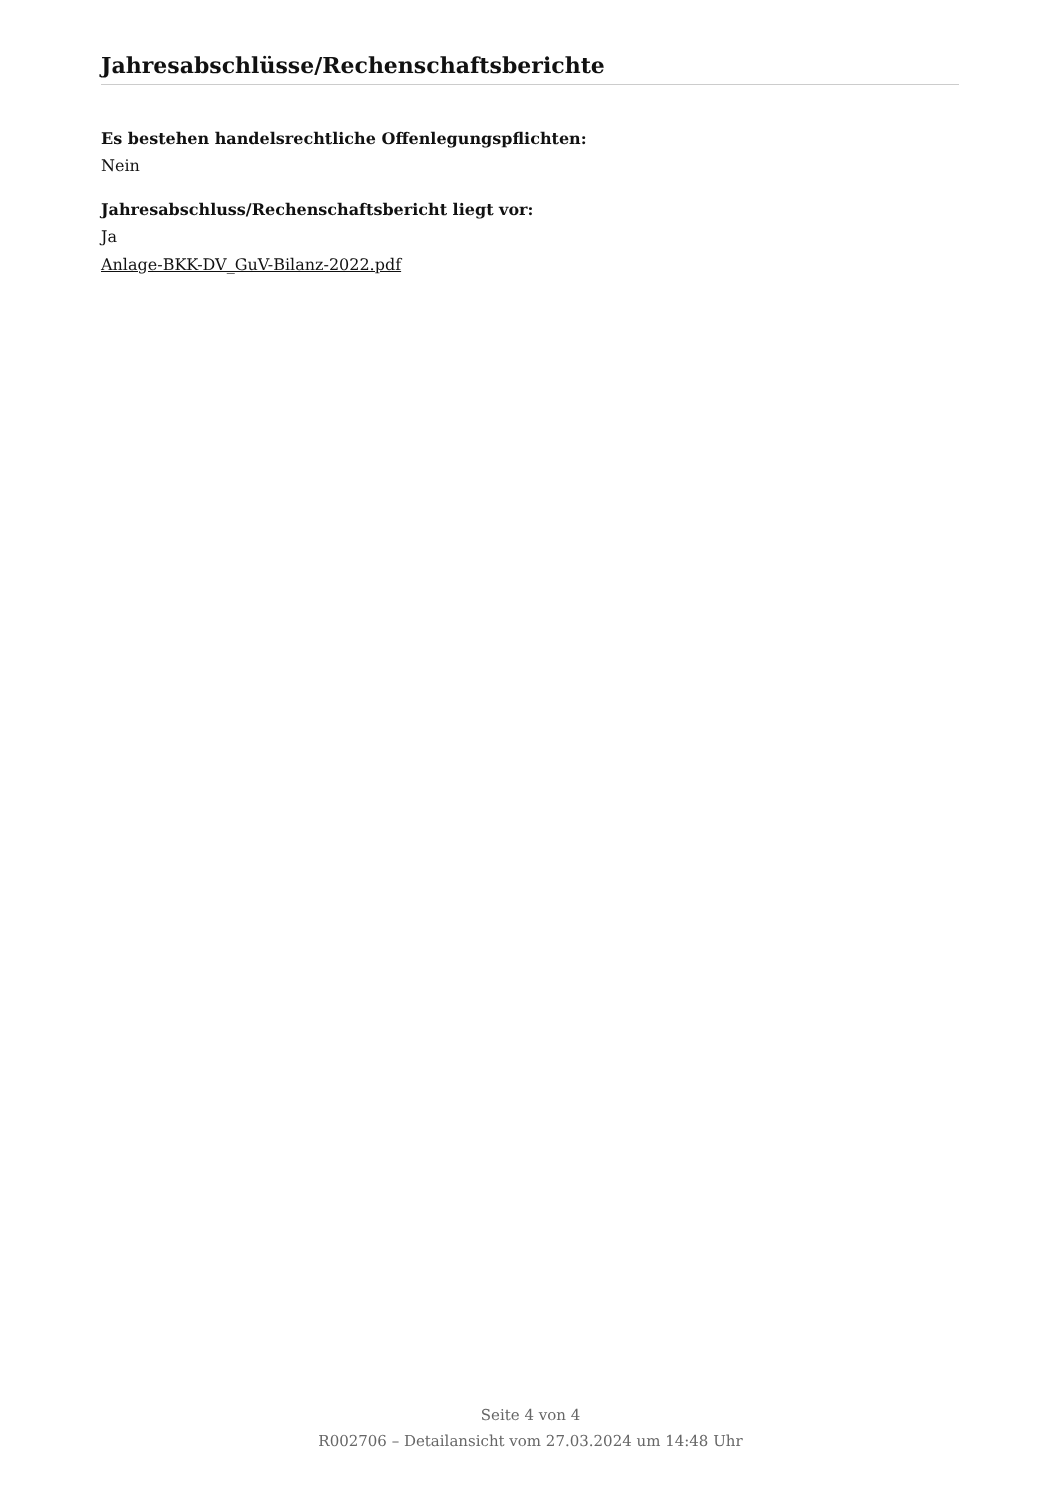Jahresabschlüsse/Rechenschaftsberichte
Es bestehen handelsrechtliche Offenlegungspflichten:
Nein
Jahresabschluss/Rechenschaftsbericht liegt vor:
Ja
Anlage-BKK-DV_GuV-Bilanz-2022.pdf
Seite 4 von 4
R002706 – Detailansicht vom 27.03.2024 um 14:48 Uhr